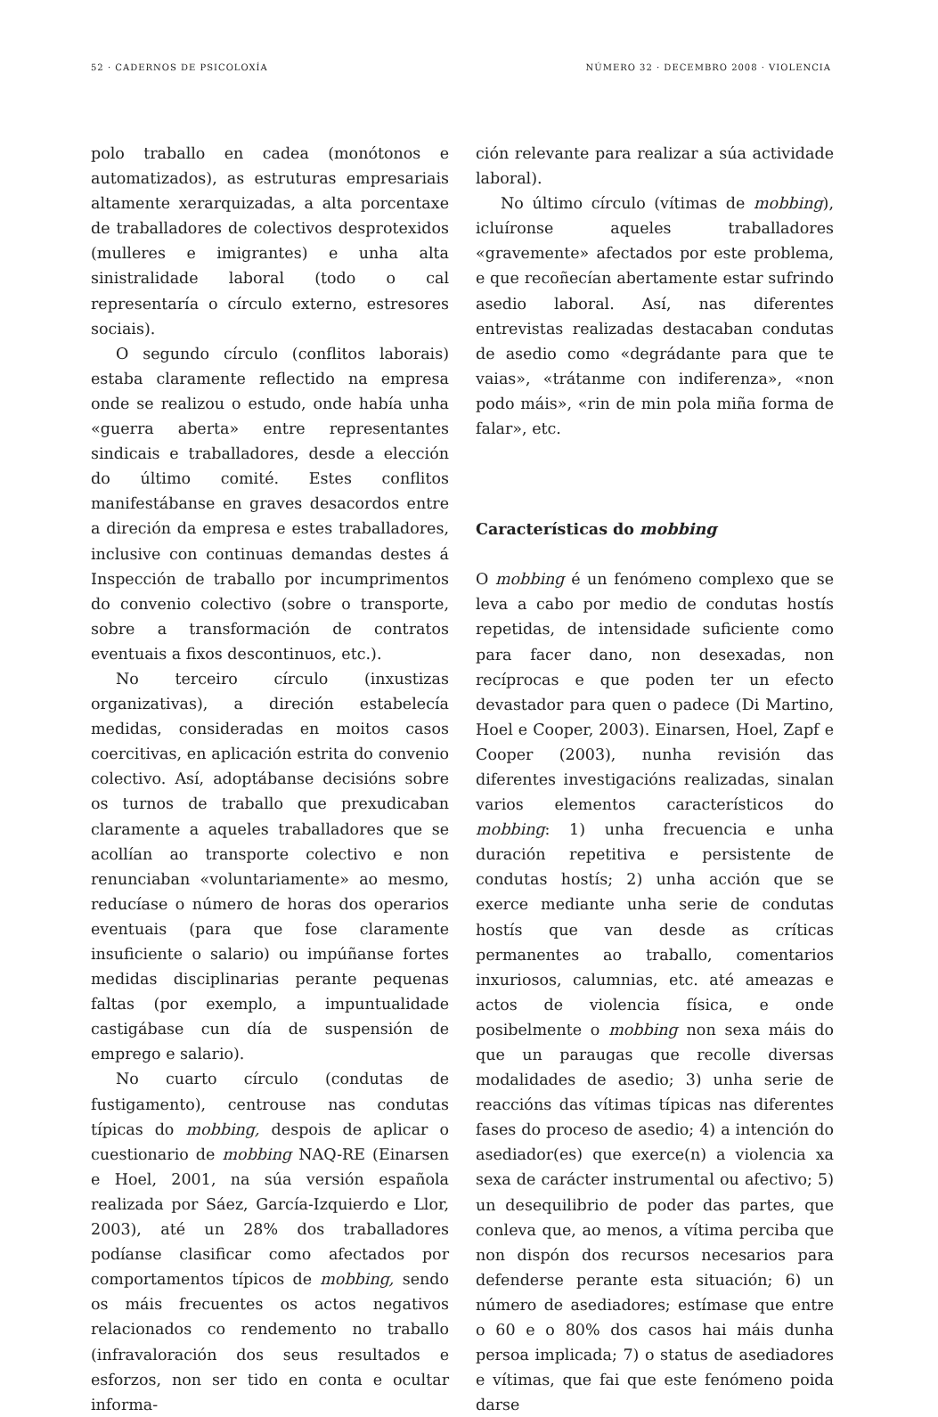52 · CADERNOS DE PSICOLOXÍA NÚMERO 32 · DECEMBRO 2008 · VIOLENCIA
polo traballo en cadea (monótonos e automatizados), as estruturas empresariais altamente xerarquizadas, a alta porcentaxe de traballadores de colectivos desprotexidos (mulleres e imigrantes) e unha alta sinistralidade laboral (todo o cal representaría o círculo externo, estresores sociais).
O segundo círculo (conflitos laborais) estaba claramente reflectido na empresa onde se realizou o estudo, onde había unha «guerra aberta» entre representantes sindicais e traballadores, desde a elección do último comité. Estes conflitos manifestábanse en graves desacordos entre a direción da empresa e estes traballadores, inclusive con continuas demandas destes á Inspección de traballo por incumprimentos do convenio colectivo (sobre o transporte, sobre a transformación de contratos eventuais a fixos descontinuos, etc.).
No terceiro círculo (inxustizas organizativas), a direción estabelecía medidas, consideradas en moitos casos coercitivas, en aplicación estrita do convenio colectivo. Así, adoptábanse decisións sobre os turnos de traballo que prexudicaban claramente a aqueles traballadores que se acollían ao transporte colectivo e non renunciaban «voluntariamente» ao mesmo, reducíase o número de horas dos operarios eventuais (para que fose claramente insuficiente o salario) ou impúñanse fortes medidas disciplinarias perante pequenas faltas (por exemplo, a impuntualidade castigábase cun día de suspensión de emprego e salario).
No cuarto círculo (condutas de fustigamento), centrouse nas condutas típicas do mobbing, despois de aplicar o cuestionario de mobbing NAQ-RE (Einarsen e Hoel, 2001, na súa versión española realizada por Sáez, García-Izquierdo e Llor, 2003), até un 28% dos traballadores podíanse clasificar como afectados por comportamentos típicos de mobbing, sendo os máis frecuentes os actos negativos relacionados co rendemento no traballo (infravaloración dos seus resultados e esforzos, non ser tido en conta e ocultar informa-
ción relevante para realizar a súa actividade laboral).
No último círculo (vítimas de mobbing), icluíronse aqueles traballadores «gravemente» afectados por este problema, e que recoñecían abertamente estar sufrindo asedio laboral. Así, nas diferentes entrevistas realizadas destacaban condutas de asedio como «degrádante para que te vaias», «trátanme con indiferenza», «non podo máis», «rin de min pola miña forma de falar», etc.
Características do mobbing
O mobbing é un fenómeno complexo que se leva a cabo por medio de condutas hostís repetidas, de intensidade suficiente como para facer dano, non desexadas, non recíprocas e que poden ter un efecto devastador para quen o padece (Di Martino, Hoel e Cooper, 2003). Einarsen, Hoel, Zapf e Cooper (2003), nunha revisión das diferentes investigacións realizadas, sinalan varios elementos característicos do mobbing: 1) unha frecuencia e unha duración repetitiva e persistente de condutas hostís; 2) unha acción que se exerce mediante unha serie de condutas hostís que van desde as críticas permanentes ao traballo, comentarios inxuriosos, calumnias, etc. até ameazas e actos de violencia física, e onde posibelmente o mobbing non sexa máis do que un paraugas que recolle diversas modalidades de asedio; 3) unha serie de reaccións das vítimas típicas nas diferentes fases do proceso de asedio; 4) a intención do asediador(es) que exerce(n) a violencia xa sexa de carácter instrumental ou afectivo; 5) un desequilibrio de poder das partes, que conleva que, ao menos, a vítima perciba que non dispón dos recursos necesarios para defenderse perante esta situación; 6) un número de asediadores; estímase que entre o 60 e o 80% dos casos hai máis dunha persoa implicada; 7) o status de asediadores e vítimas, que fai que este fenómeno poida darse